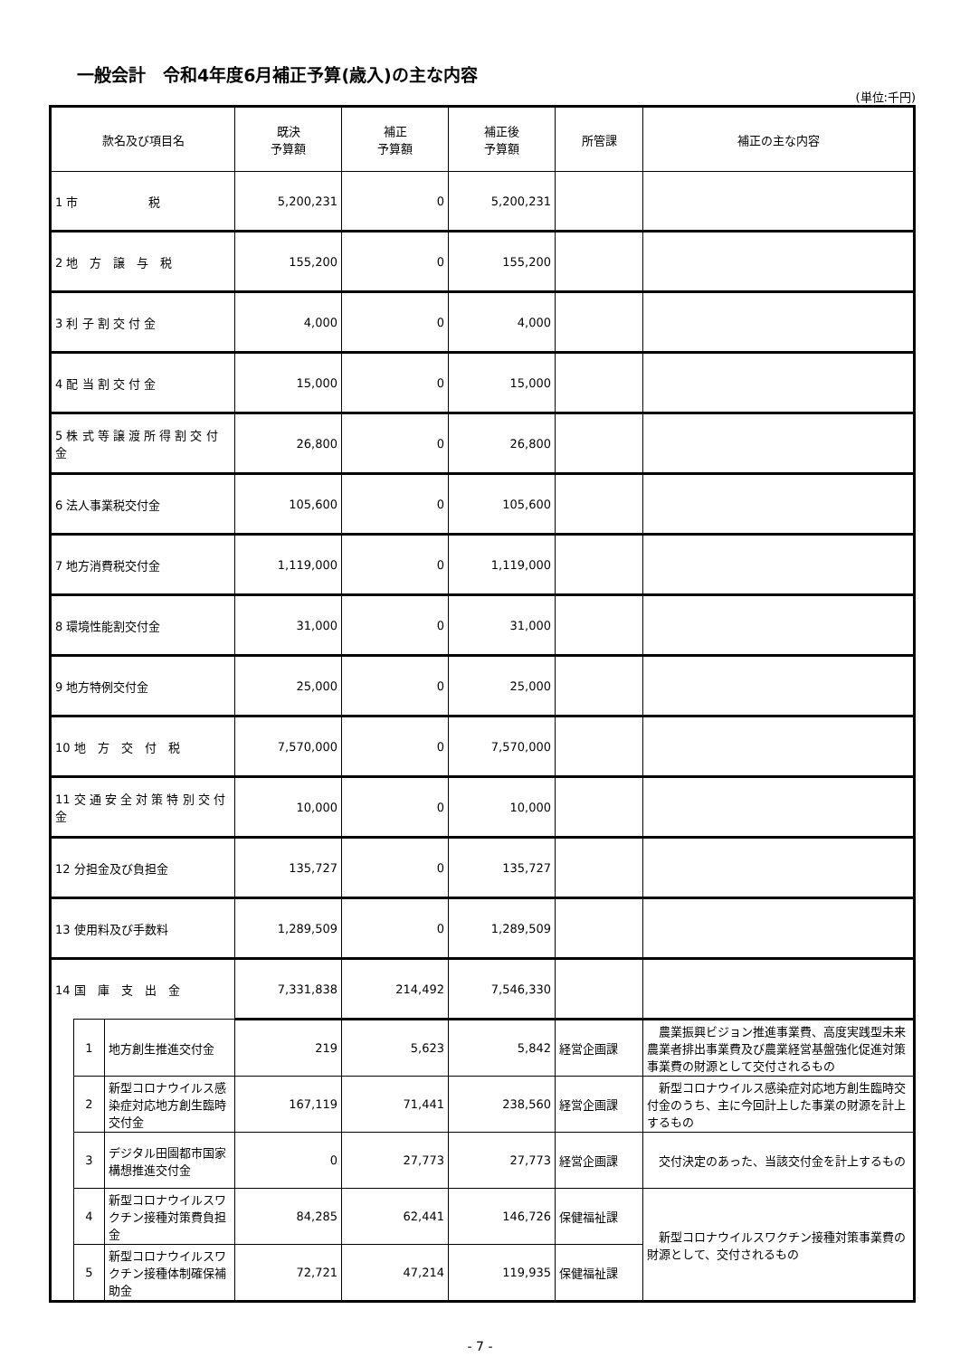一般会計　令和4年度6月補正予算(歳入)の主な内容
(単位:千円)
| 款名及び項目名 | | | 既決 予算額 | 補正 予算額 | 補正後 予算額 | 所管課 | 補正の主な内容 |
| --- | --- | --- | --- | --- | --- | --- | --- |
| 1 市 税 | | | 5,200,231 | 0 | 5,200,231 | | |
| 2 地 方 譲 与 税 | | | 155,200 | 0 | 155,200 | | |
| 3 利 子 割 交 付 金 | | | 4,000 | 0 | 4,000 | | |
| 4 配 当 割 交 付 金 | | | 15,000 | 0 | 15,000 | | |
| 5 株 式 等 譲 渡 所 得 割 交 付 金 | | | 26,800 | 0 | 26,800 | | |
| 6 法人事業税交付金 | | | 105,600 | 0 | 105,600 | | |
| 7 地方消費税交付金 | | | 1,119,000 | 0 | 1,119,000 | | |
| 8 環境性能割交付金 | | | 31,000 | 0 | 31,000 | | |
| 9 地方特例交付金 | | | 25,000 | 0 | 25,000 | | |
| 10 地 方 交 付 税 | | | 7,570,000 | 0 | 7,570,000 | | |
| 11 交 通 安 全 対 策 特 別 交 付 金 | | | 10,000 | 0 | 10,000 | | |
| 12 分担金及び負担金 | | | 135,727 | 0 | 135,727 | | |
| 13 使用料及び手数料 | | | 1,289,509 | 0 | 1,289,509 | | |
| 14 国 庫 支 出 金 | | | 7,331,838 | 214,492 | 7,546,330 | | |
| | 1 | 地方創生推進交付金 | 219 | 5,623 | 5,842 | 経営企画課 | 農業振興ビジョン推進事業費、高度実践型未来農業者排出事業費及び農業経営基盤強化促進対策事業費の財源として交付されるもの |
| | 2 | 新型コロナウイルス感染症対応地方創生臨時交付金 | 167,119 | 71,441 | 238,560 | 経営企画課 | 新型コロナウイルス感染症対応地方創生臨時交付金のうち、主に今回計上した事業の財源を計上するもの |
| | 3 | デジタル田園都市国家構想推進交付金 | 0 | 27,773 | 27,773 | 経営企画課 | 交付決定のあった、当該交付金を計上するもの |
| | 4 | 新型コロナウイルスワクチン接種対策費負担金 | 84,285 | 62,441 | 146,726 | 保健福祉課 | 新型コロナウイルスワクチン接種対策事業費の財源として、交付されるもの |
| | 5 | 新型コロナウイルスワクチン接種体制確保補助金 | 72,721 | 47,214 | 119,935 | 保健福祉課 | |
- 7 -